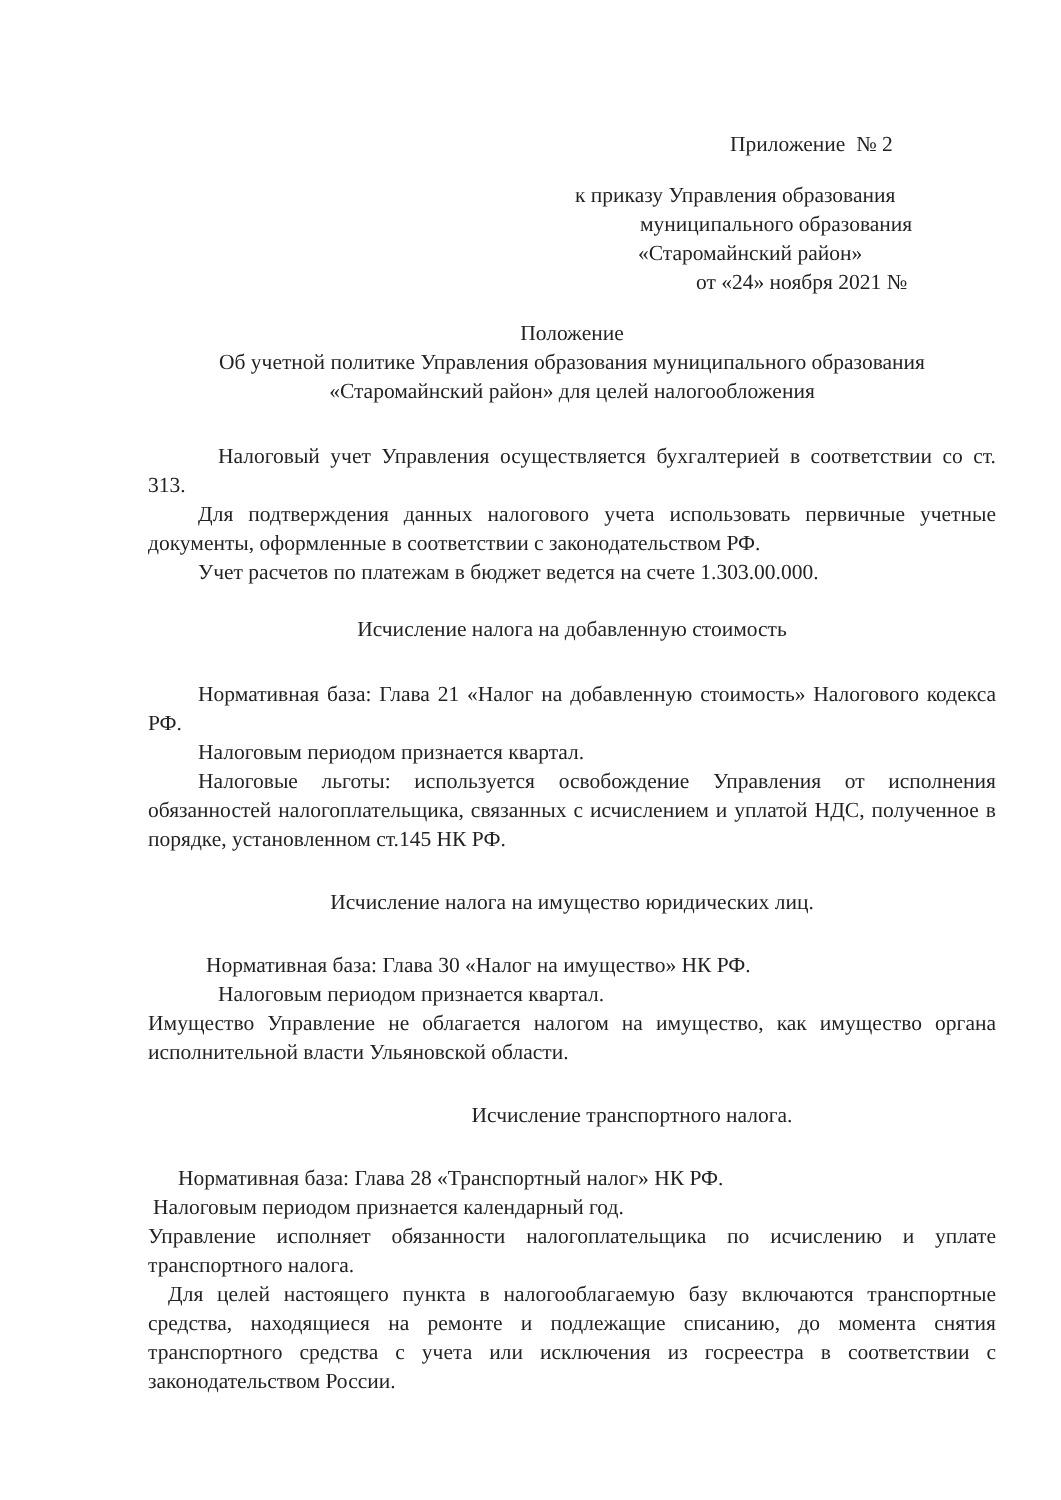Приложение № 2
к приказу Управления образования
муниципального образования
«Старомайнский район»
от «24» ноября 2021 №
Положение
Об учетной политике Управления образования муниципального образования
«Старомайнский район» для целей налогообложения
Налоговый учет Управления осуществляется бухгалтерией в соответствии со ст. 313.
Для подтверждения данных налогового учета использовать первичные учетные документы, оформленные в соответствии с законодательством РФ.
Учет расчетов по платежам в бюджет ведется на счете 1.303.00.000.
Исчисление налога на добавленную стоимость
Нормативная база: Глава 21 «Налог на добавленную стоимость» Налогового кодекса РФ.
Налоговым периодом признается квартал.
Налоговые льготы: используется освобождение Управления от исполнения обязанностей налогоплательщика, связанных с исчислением и уплатой НДС, полученное в порядке, установленном ст.145 НК РФ.
Исчисление налога на имущество юридических лиц.
Нормативная база: Глава 30 «Налог на имущество» НК РФ.
Налоговым периодом признается квартал.
Имущество Управление не облагается налогом на имущество, как имущество органа исполнительной власти Ульяновской области.
Исчисление транспортного налога.
Нормативная база: Глава 28 «Транспортный налог» НК РФ.
Налоговым периодом признается календарный год.
Управление исполняет обязанности налогоплательщика по исчислению и уплате транспортного налога.
Для целей настоящего пункта в налогооблагаемую базу включаются транспортные средства, находящиеся на ремонте и подлежащие списанию, до момента снятия транспортного средства с учета или исключения из госреестра в соответствии с законодательством России.